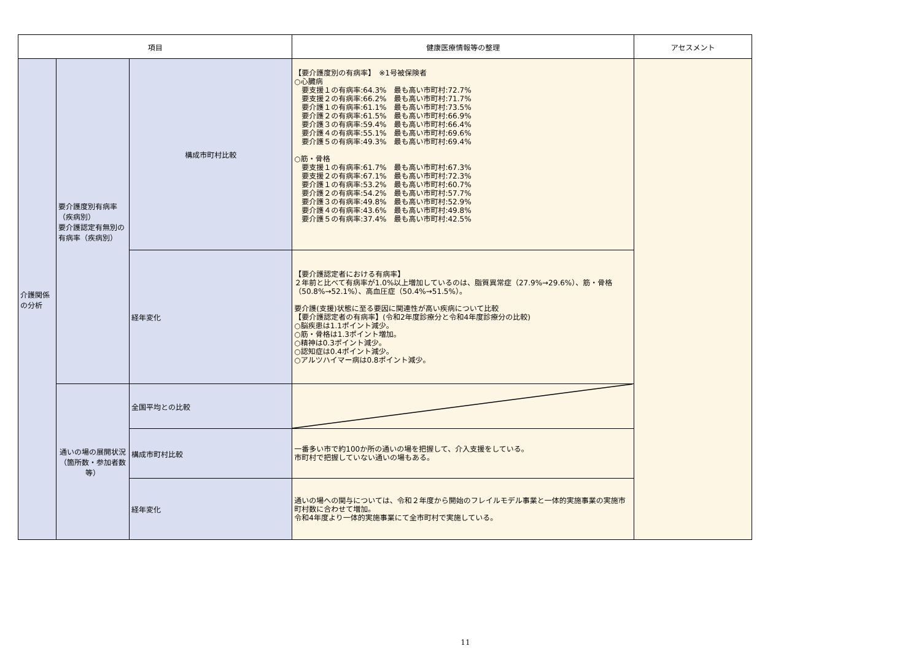| 項目 | | | 健康医療情報等の整理 | アセスメント |
| --- | --- | --- | --- | --- |
| 介護関係 の分析 | 要介護度別有病率 （疾病別） 要介護認定有無別の 有病率（疾病別） | 構成市町村比較 | 【要介護度別の有病率】 ※1号被保険者 ○心臓病 要支援１の有病率:64.3% 最も高い市町村:72.7% 要支援２の有病率:66.2% 最も高い市町村:71.7% 要介護１の有病率:61.1% 最も高い市町村:73.5% 要介護２の有病率:61.5% 最も高い市町村:66.9% 要介護３の有病率:59.4% 最も高い市町村:66.4% 要介護４の有病率:55.1% 最も高い市町村:69.6% 要介護５の有病率:49.3% 最も高い市町村:69.4% ○筋・骨格 要支援１の有病率:61.7% 最も高い市町村:67.3% 要支援２の有病率:67.1% 最も高い市町村:72.3% 要介護１の有病率:53.2% 最も高い市町村:60.7% 要介護２の有病率:54.2% 最も高い市町村:57.7% 要介護３の有病率:49.8% 最も高い市町村:52.9% 要介護４の有病率:43.6% 最も高い市町村:49.8% 要介護５の有病率:37.4% 最も高い市町村:42.5% | |
| | | 経年変化 | 【要介護認定者における有病率】 ２年前と比べて有病率が1.0%以上増加しているのは、脂質異常症（27.9%→29.6%）、筋・骨格（50.8%→52.1%）、高血圧症（50.4%→51.5%）。 要介護(支援)状態に至る要因に関連性が高い疾病について比較 【要介護認定者の有病率】(令和2年度診療分と令和4年度診療分の比較) ○脳疾患は1.1ポイント減少。 ○筋・骨格は1.3ポイント増加。 ○精神は0.3ポイント減少。 ○認知症は0.4ポイント減少。 ○アルツハイマー病は0.8ポイント減少。 | |
| | 通いの場の展開状況 （箇所数・参加者数等） | 全国平均との比較 | | |
| | | 構成市町村比較 | 一番多い市で約100か所の通いの場を把握して、介入支援をしている。 市町村で把握していない通いの場もある。 | |
| | | 経年変化 | 通いの場への関与については、令和２年度から開始のフレイルモデル事業と一体的実施事業の実施市町村数に合わせて増加。 令和4年度より一体的実施事業にて全市町村で実施している。 | |
11